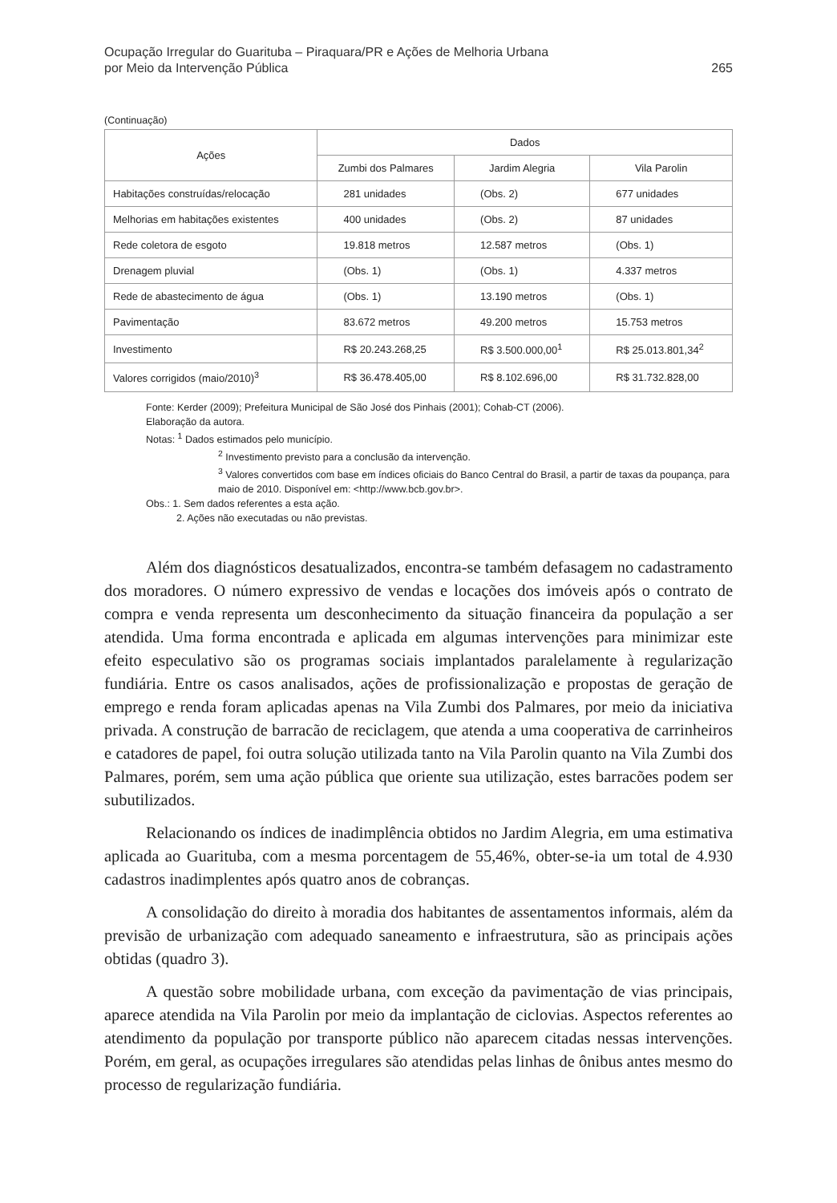Ocupação Irregular do Guarituba – Piraquara/PR e Ações de Melhoria Urbana
por Meio da Intervenção Pública
265
(Continuação)
| Ações | Dados | | |
| --- | --- | --- | --- |
| | Zumbi dos Palmares | Jardim Alegria | Vila Parolin |
| Habitações construídas/relocação | 281 unidades | (Obs. 2) | 677 unidades |
| Melhorias em habitações existentes | 400 unidades | (Obs. 2) | 87 unidades |
| Rede coletora de esgoto | 19.818 metros | 12.587 metros | (Obs. 1) |
| Drenagem pluvial | (Obs. 1) | (Obs. 1) | 4.337 metros |
| Rede de abastecimento de água | (Obs. 1) | 13.190 metros | (Obs. 1) |
| Pavimentação | 83.672 metros | 49.200 metros | 15.753 metros |
| Investimento | R$ 20.243.268,25 | R$ 3.500.000,00<sup>1</sup> | R$ 25.013.801,34<sup>2</sup> |
| Valores corrigidos (maio/2010)<sup>3</sup> | R$ 36.478.405,00 | R$ 8.102.696,00 | R$ 31.732.828,00 |
Fonte: Kerder (2009); Prefeitura Municipal de São José dos Pinhais (2001); Cohab-CT (2006).
Elaboração da autora.
Notas: <sup>1</sup> Dados estimados pelo município.
<sup>2</sup> Investimento previsto para a conclusão da intervenção.
<sup>3</sup> Valores convertidos com base em índices oficiais do Banco Central do Brasil, a partir de taxas da poupança, para maio de 2010. Disponível em: <http://www.bcb.gov.br>.
Obs.: 1. Sem dados referentes a esta ação.
2. Ações não executadas ou não previstas.
Além dos diagnósticos desatualizados, encontra-se também defasagem no cadastramento dos moradores. O número expressivo de vendas e locações dos imóveis após o contrato de compra e venda representa um desconhecimento da situação financeira da população a ser atendida. Uma forma encontrada e aplicada em algumas intervenções para minimizar este efeito especulativo são os programas sociais implantados paralelamente à regularização fundiária. Entre os casos analisados, ações de profissionalização e propostas de geração de emprego e renda foram aplicadas apenas na Vila Zumbi dos Palmares, por meio da iniciativa privada. A construção de barracão de reciclagem, que atenda a uma cooperativa de carrinheiros e catadores de papel, foi outra solução utilizada tanto na Vila Parolin quanto na Vila Zumbi dos Palmares, porém, sem uma ação pública que oriente sua utilização, estes barracões podem ser subutilizados.
Relacionando os índices de inadimplência obtidos no Jardim Alegria, em uma estimativa aplicada ao Guarituba, com a mesma porcentagem de 55,46%, obter-se-ia um total de 4.930 cadastros inadimplentes após quatro anos de cobranças.
A consolidação do direito à moradia dos habitantes de assentamentos informais, além da previsão de urbanização com adequado saneamento e infraestrutura, são as principais ações obtidas (quadro 3).
A questão sobre mobilidade urbana, com exceção da pavimentação de vias principais, aparece atendida na Vila Parolin por meio da implantação de ciclovias. Aspectos referentes ao atendimento da população por transporte público não aparecem citadas nessas intervenções. Porém, em geral, as ocupações irregulares são atendidas pelas linhas de ônibus antes mesmo do processo de regularização fundiária.